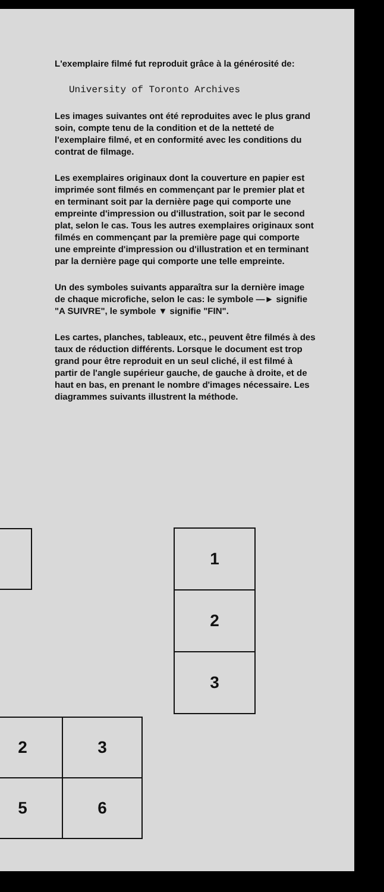L'exemplaire filmé fut reproduit grâce à la générosité de:
University of Toronto Archives
Les images suivantes ont été reproduites avec le plus grand soin, compte tenu de la condition et de la netteté de l'exemplaire filmé, et en conformité avec les conditions du contrat de filmage.
Les exemplaires originaux dont la couverture en papier est imprimée sont filmés en commençant par le premier plat et en terminant soit par la dernière page qui comporte une empreinte d'impression ou d'illustration, soit par le second plat, selon le cas. Tous les autres exemplaires originaux sont filmés en commençant par la première page qui comporte une empreinte d'impression ou d'illustration et en terminant par la dernière page qui comporte une telle empreinte.
Un des symboles suivants apparaîtra sur la dernière image de chaque microfiche, selon le cas: le symbole —► signifie "A SUIVRE", le symbole ▼ signifie "FIN".
Les cartes, planches, tableaux, etc., peuvent être filmés à des taux de réduction différents. Lorsque le document est trop grand pour être reproduit en un seul cliché, il est filmé à partir de l'angle supérieur gauche, de gauche à droite, et de haut en bas, en prenant le nombre d'images nécessaire. Les diagrammes suivants illustrent la méthode.
| 1 |
| 2 |
| 3 |
| 2 | 3 |
| 5 | 6 |